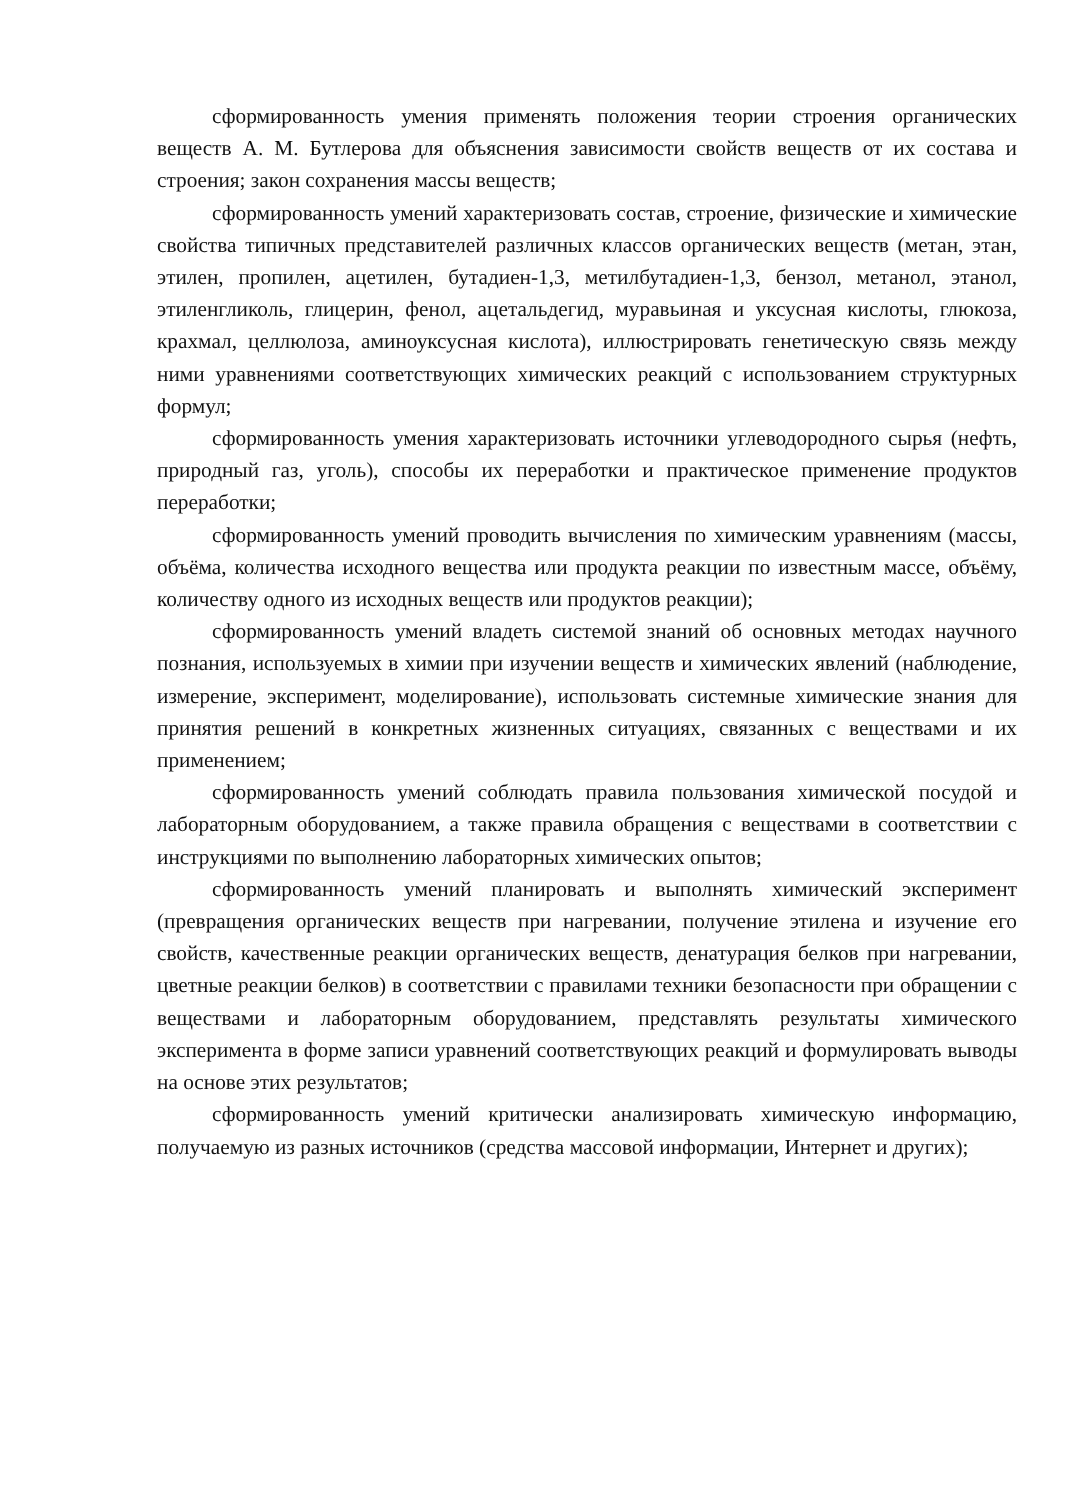сформированность умения применять положения теории строения органических веществ А. М. Бутлерова для объяснения зависимости свойств веществ от их состава и строения; закон сохранения массы веществ;
сформированность умений характеризовать состав, строение, физические и химические свойства типичных представителей различных классов органических веществ (метан, этан, этилен, пропилен, ацетилен, бутадиен-1,3, метилбутадиен-1,3, бензол, метанол, этанол, этиленгликоль, глицерин, фенол, ацетальдегид, муравьиная и уксусная кислоты, глюкоза, крахмал, целлюлоза, аминоуксусная кислота), иллюстрировать генетическую связь между ними уравнениями соответствующих химических реакций с использованием структурных формул;
сформированность умения характеризовать источники углеводородного сырья (нефть, природный газ, уголь), способы их переработки и практическое применение продуктов переработки;
сформированность умений проводить вычисления по химическим уравнениям (массы, объёма, количества исходного вещества или продукта реакции по известным массе, объёму, количеству одного из исходных веществ или продуктов реакции);
сформированность умений владеть системой знаний об основных методах научного познания, используемых в химии при изучении веществ и химических явлений (наблюдение, измерение, эксперимент, моделирование), использовать системные химические знания для принятия решений в конкретных жизненных ситуациях, связанных с веществами и их применением;
сформированность умений соблюдать правила пользования химической посудой и лабораторным оборудованием, а также правила обращения с веществами в соответствии с инструкциями по выполнению лабораторных химических опытов;
сформированность умений планировать и выполнять химический эксперимент (превращения органических веществ при нагревании, получение этилена и изучение его свойств, качественные реакции органических веществ, денатурация белков при нагревании, цветные реакции белков) в соответствии с правилами техники безопасности при обращении с веществами и лабораторным оборудованием, представлять результаты химического эксперимента в форме записи уравнений соответствующих реакций и формулировать выводы на основе этих результатов;
сформированность умений критически анализировать химическую информацию, получаемую из разных источников (средства массовой информации, Интернет и других);